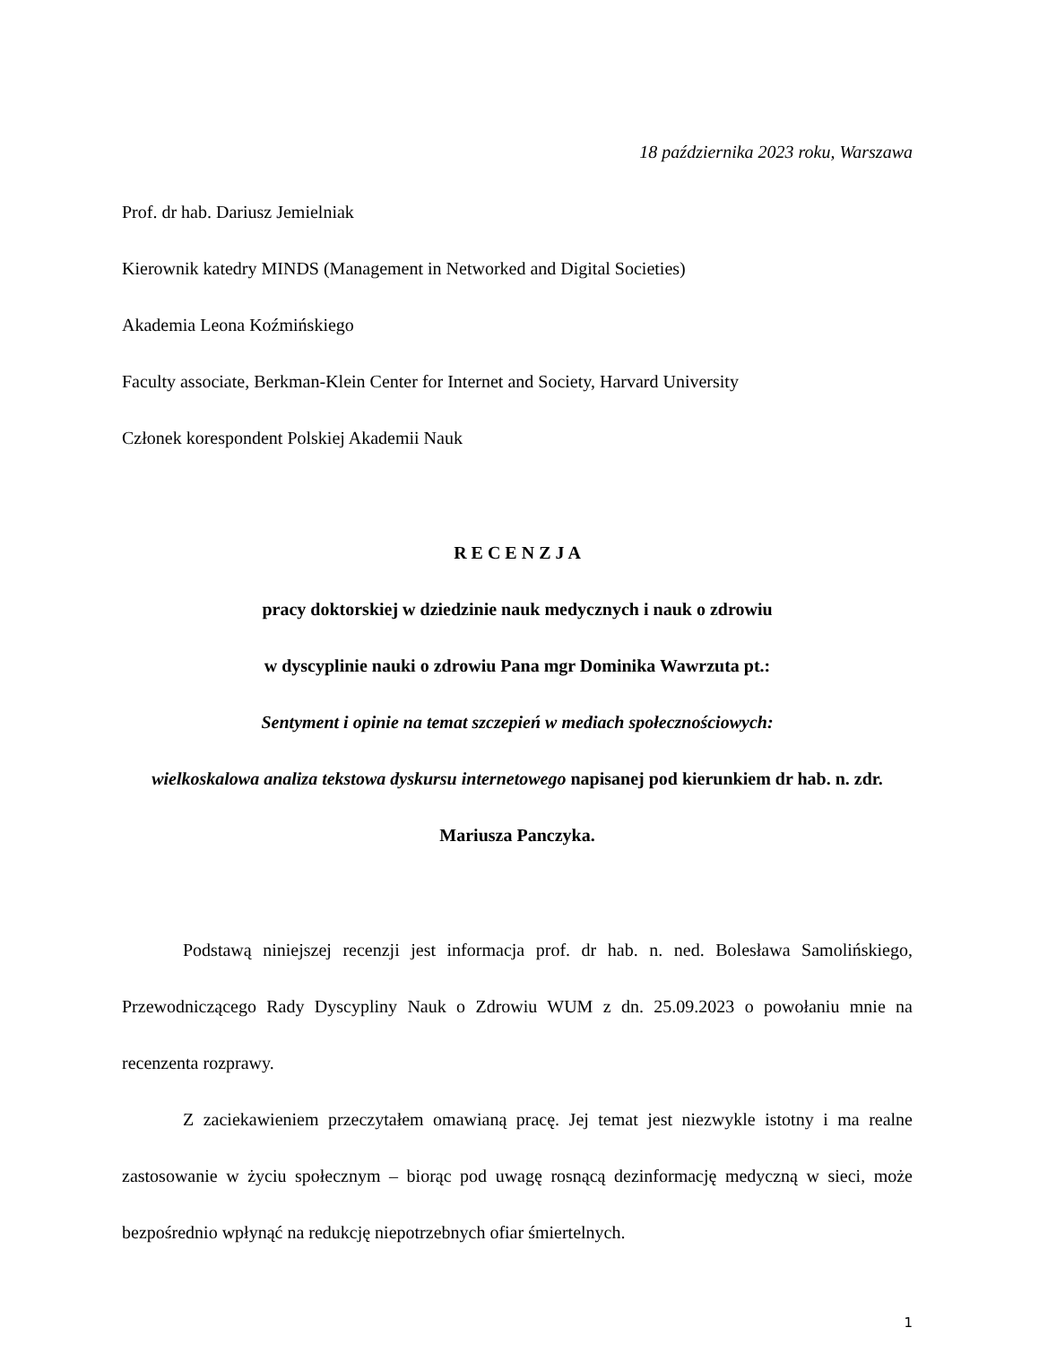18 października 2023 roku, Warszawa
Prof. dr hab. Dariusz Jemielniak
Kierownik katedry MINDS (Management in Networked and Digital Societies)
Akademia Leona Koźmińskiego
Faculty associate, Berkman-Klein Center for Internet and Society, Harvard University
Członek korespondent Polskiej Akademii Nauk
R E C E N Z J A
pracy doktorskiej w dziedzinie nauk medycznych i nauk o zdrowiu
w dyscyplinie nauki o zdrowiu Pana mgr Dominika Wawrzuta pt.:
Sentyment i opinie na temat szczepień w mediach społecznościowych:
wielkoskalowa analiza tekstowa dyskursu internetowego napisanej pod kierunkiem dr hab. n. zdr. Mariusza Panczyka.
Podstawą niniejszej recenzji jest informacja prof. dr hab. n. ned. Bolesława Samolińskiego, Przewodniczącego Rady Dyscypliny Nauk o Zdrowiu WUM z dn. 25.09.2023 o powołaniu mnie na recenzenta rozprawy.
Z zaciekawieniem przeczytałem omawianą pracę. Jej temat jest niezwykle istotny i ma realne zastosowanie w życiu społecznym – biorąc pod uwagę rosnącą dezinformację medyczną w sieci, może bezpośrednio wpłynąć na redukcję niepotrzebnych ofiar śmiertelnych.
1